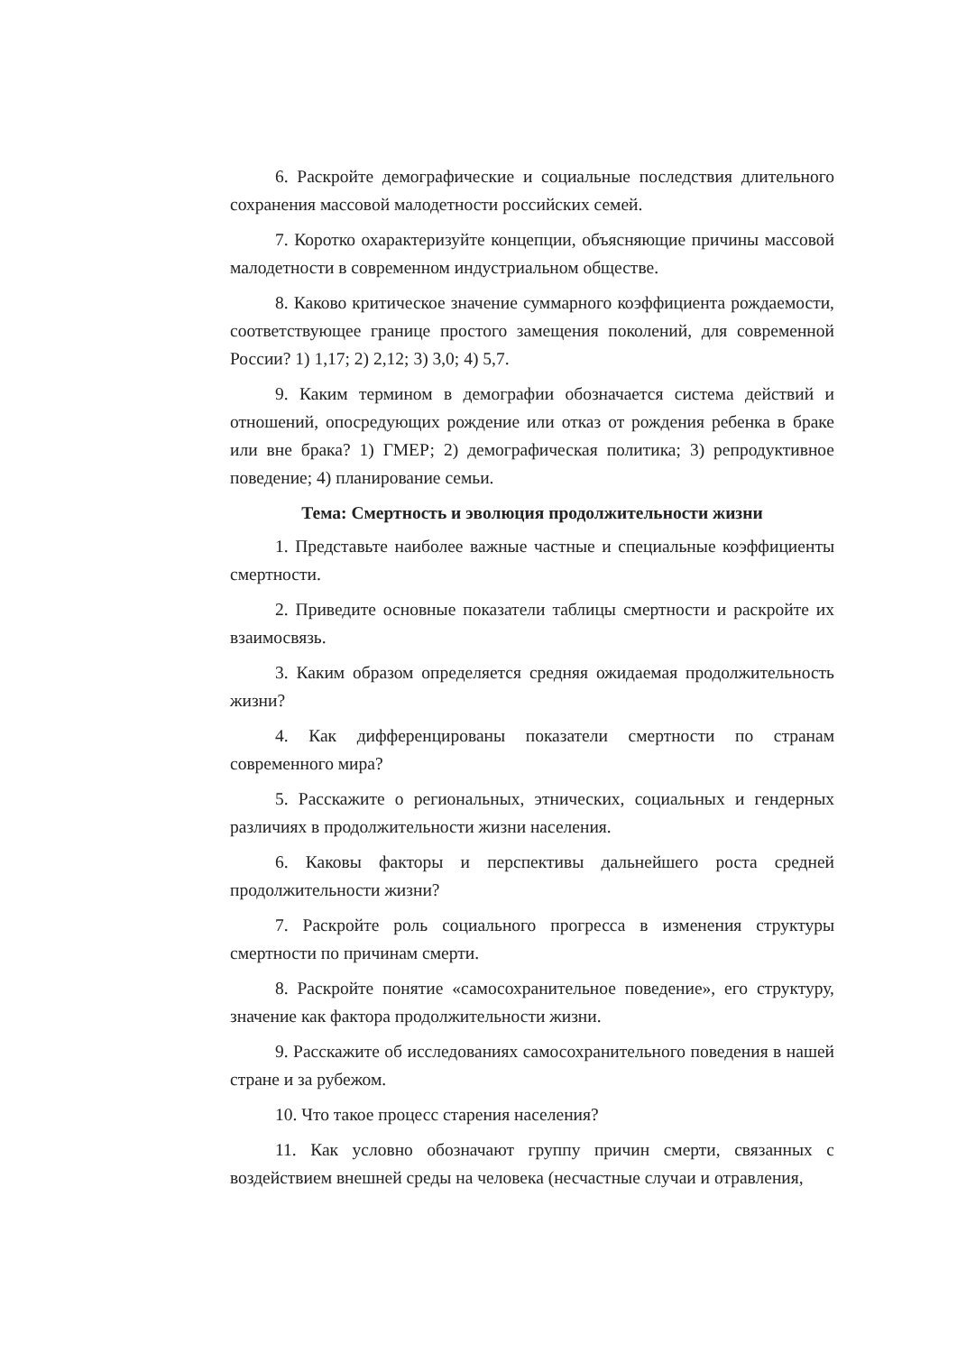6. Раскройте демографические и социальные последствия длительного сохранения массовой малодетности российских семей.
7. Коротко охарактеризуйте концепции, объясняющие причины массовой малодетности в современном индустриальном обществе.
8. Каково критическое значение суммарного коэффициента рождаемости, соответствующее границе простого замещения поколений, для современной России? 1) 1,17; 2) 2,12; 3) 3,0; 4) 5,7.
9. Каким термином в демографии обозначается система действий и отношений, опосредующих рождение или отказ от рождения ребенка в браке или вне брака? 1) ГМЕР; 2) демографическая политика; 3) репродуктивное поведение; 4) планирование семьи.
Тема: Смертность и эволюция продолжительности жизни
1. Представьте наиболее важные частные и специальные коэффициенты смертности.
2. Приведите основные показатели таблицы смертности и раскройте их взаимосвязь.
3. Каким образом определяется средняя ожидаемая продолжительность жизни?
4. Как дифференцированы показатели смертности по странам современного мира?
5. Расскажите о региональных, этнических, социальных и гендерных различиях в продолжительности жизни населения.
6. Каковы факторы и перспективы дальнейшего роста средней продолжительности жизни?
7. Раскройте роль социального прогресса в изменения структуры смертности по причинам смерти.
8. Раскройте понятие «самосохранительное поведение», его структуру, значение как фактора продолжительности жизни.
9. Расскажите об исследованиях самосохранительного поведения в нашей стране и за рубежом.
10. Что такое процесс старения населения?
11. Как условно обозначают группу причин смерти, связанных с воздействием внешней среды на человека (несчастные случаи и отравления,